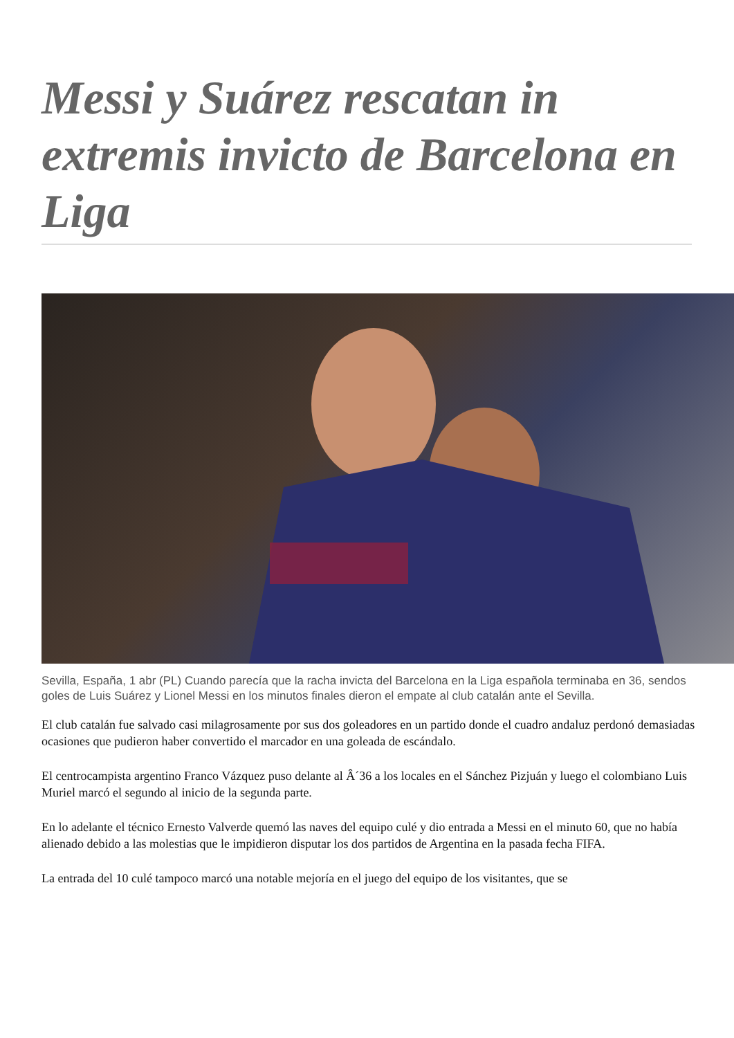Messi y Suárez rescatan in extremis invicto de Barcelona en Liga
Sevilla, España, 1 abr (PL) Cuando parecía que la racha invicta del Barcelona en la Liga española terminaba en 36, sendos goles de Luis Suárez y Lionel Messi en los minutos finales dieron el empate al club catalán ante el Sevilla.
El club catalán fue salvado casi milagrosamente por sus dos goleadores en un partido donde el cuadro andaluz perdonó demasiadas ocasiones que pudieron haber convertido el marcador en una goleada de escándalo.
El centrocampista argentino Franco Vázquez puso delante al Â´36 a los locales en el Sánchez Pizjuán y luego el colombiano Luis Muriel marcó el segundo al inicio de la segunda parte.
En lo adelante el técnico Ernesto Valverde quemó las naves del equipo culé y dio entrada a Messi en el minuto 60, que no había alienado debido a las molestias que le impidieron disputar los dos partidos de Argentina en la pasada fecha FIFA.
La entrada del 10 culé tampoco marcó una notable mejoría en el juego del equipo de los visitantes, que se